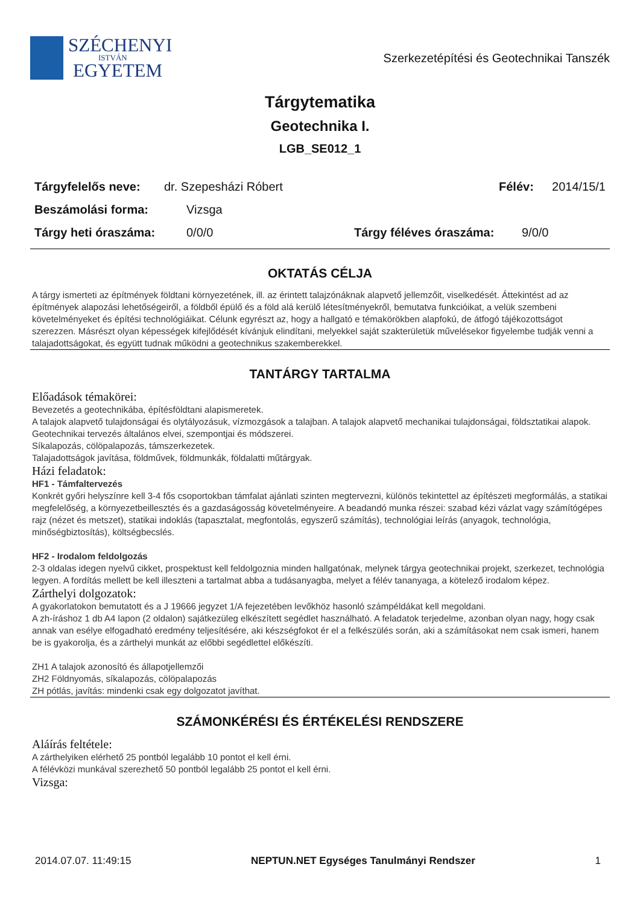SZÉCHENYI
ISTVÁN
EGYETEM
Szerkezetépítési és Geotechnikai Tanszék
Tárgytematika
Geotechnika I.
LGB_SE012_1
Tárgyfelelős neve: dr. Szepesházi Róbert Félév: 2014/15/1
Beszámolási forma: Vizsga
Tárgy heti óraszáma: 0/0/0 Tárgy féléves óraszáma: 9/0/0
OKTATÁS CÉLJA
A tárgy ismerteti az építmények földtani környezetének, ill. az érintett talajzónáknak alapvető jellemzőit, viselkedését. Áttekintést ad az építmények alapozási lehetőségeiről, a földből épülő és a föld alá kerülő létesítményekről, bemutatva funkcióikat, a velük szembeni követelményeket és építési technológiáikat. Célunk egyrészt az, hogy a hallgató e témakörökben alapfokú, de átfogó tájékozottságot szerezzen. Másrészt olyan képességek kifejlődését kívánjuk elindítani, melyekkel saját szakterületük művelésekor figyelembe tudják venni a talajadottságokat, és együtt tudnak működni a geotechnikus szakemberekkel.
TANTÁRGY TARTALMA
Előadások témakörei:
Bevezetés a geotechnikába, építésföldtani alapismeretek.
A talajok alapvető tulajdonságai és olytályozásuk, vízmozgások a talajban. A talajok alapvető mechanikai tulajdonságai, földsztatikai alapok.
Geotechnikai tervezés általános elvei, szempontjai és módszerei.
Síkalapozás, cölöpalapozás, támszerkezetek.
Talajadottságok javítása, földművek, földmunkák, földalatti műtárgyak.
Házi feladatok:
HF1 - Támfaltervezés
Konkrét győri helyszínre kell 3-4 fős csoportokban támfalat ajánlati szinten megtervezni, különös tekintettel az építészeti megformálás, a statikai megfelelőség, a környezetbeillesztés és a gazdaságosság követelményeire. A beadandó munka részei: szabad kézi vázlat vagy számítógépes rajz (nézet és metszet), statikai indoklás (tapasztalat, megfontolás, egyszerű számítás), technológiai leírás (anyagok, technológia, minőségbiztosítás), költségbecslés.
HF2 - Irodalom feldolgozás
2-3 oldalas idegen nyelvű cikket, prospektust kell feldolgoznia minden hallgatónak, melynek tárgya geotechnikai projekt, szerkezet, technológia legyen. A fordítás mellett be kell illeszteni a tartalmat abba a tudásanyagba, melyet a félév tananyaga, a kötelező irodalom képez.
Zárthelyi dolgozatok:
A gyakorlatokon bemutatott és a J 19666 jegyzet 1/A fejezetében levőkhöz hasonló számpéldákat kell megoldani.
A zh-íráshoz 1 db A4 lapon (2 oldalon) sajátkezüleg elkészített segédlet használható. A feladatok terjedelme, azonban olyan nagy, hogy csak annak van esélye elfogadható eredmény teljesítésére, aki készségfokot ér el a felkészülés során, aki a számításokat nem csak ismeri, hanem be is gyakorolja, és a zárthelyi munkát az előbbi segédlettel előkészíti.
ZH1 A talajok azonosító és állapotjellemzői
ZH2 Földnyomás, síkalapozás, cölöpalapozás
ZH pótlás, javítás: mindenki csak egy dolgozatot javíthat.
SZÁMONKÉRÉSI ÉS ÉRTÉKELÉSI RENDSZERE
Aláírás feltétele:
A zárthelyiken elérhető 25 pontból legalább 10 pontot el kell érni.
A félévközi munkával szerezhető 50 pontból legalább 25 pontot el kell érni.
Vizsga:
2014.07.07. 11:49:15 NEPTUN.NET Egységes Tanulmányi Rendszer 1